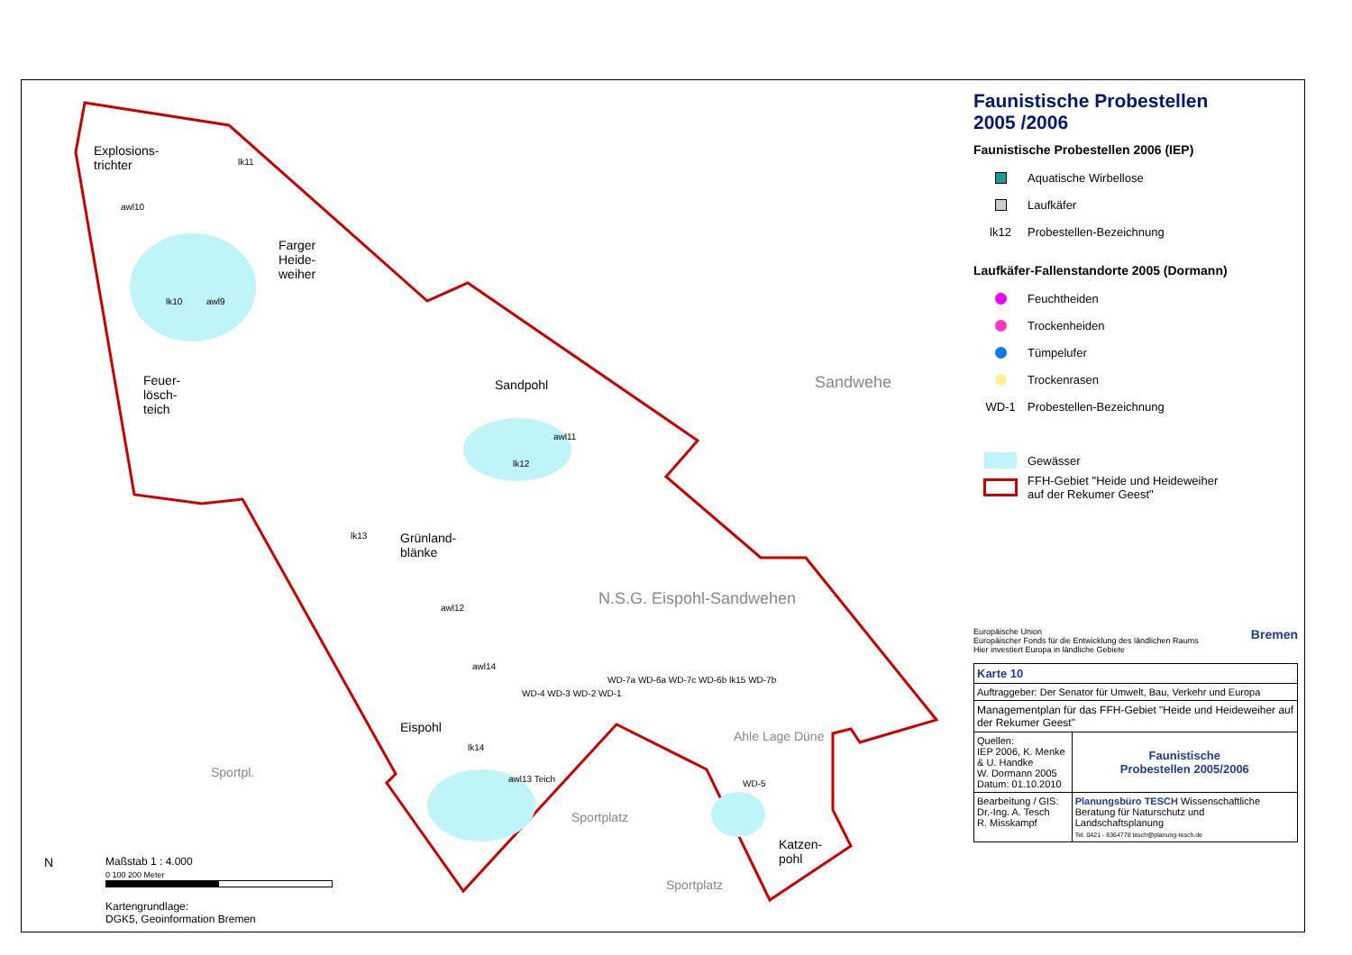Explosions-
trichter
lk11
awl10
Farger
Heide-
weiher
lk10 awl9
Feuer-
lösch-
teich
Sandpohl
awl11
lk12
lk13
Grünland-
blänke
awl12 N.S.G. Eispohl-Sandwehen
Sandwehe
awl14
WD-4 WD-3 WD-2 WD-1
Eispohl
lk14
awl13 Teich
WD-7a WD-6a WD-7c WD-6b lk15 WD-7b
Ahle Lage Düne
WD-5
Katzen-
pohl
Sportpl.
Sportplatz
Sportplatz
N
Maßstab 1 : 4.000
0 100 200 Meter
Kartengrundlage:
DGK5, Geoinformation Bremen
Faunistische Probestellen
2005 /2006
Faunistische Probestellen 2006 (IEP)
Aquatische Wirbellose
Laufkäfer
lk12
Probestellen-Bezeichnung
Laufkäfer-Fallenstandorte 2005 (Dormann)
Feuchtheiden
Trockenheiden
Tümpelufer
Trockenrasen
WD-1
Probestellen-Bezeichnung
Gewässer
FFH-Gebiet "Heide und Heideweiher
auf der Rekumer Geest"
Europäische Union
Europäischer Fonds für die Entwicklung des ländlichen Raums
Hier investiert Europa in ländliche Gebiete
Bremen
| Karte 10 | |
| Auftraggeber: Der Senator für Umwelt, Bau, Verkehr und Europa | |
| Managementplan für das FFH-Gebiet "Heide und Heideweiher auf der Rekumer Geest" | |
| Quellen: IEP 2006, K. Menke & U. Handke W. Dormann 2005 Datum: 01.10.2010 | Faunistische Probestellen 2005/2006 |
| Bearbeitung / GIS: Dr.-Ing. A. Tesch R. Misskampf | Planungsbüro TESCH Wissenschaftliche Beratung für Naturschutz und Landschaftsplanung Tel. 0421 - 6364778 tesch@planung-tesch.de |